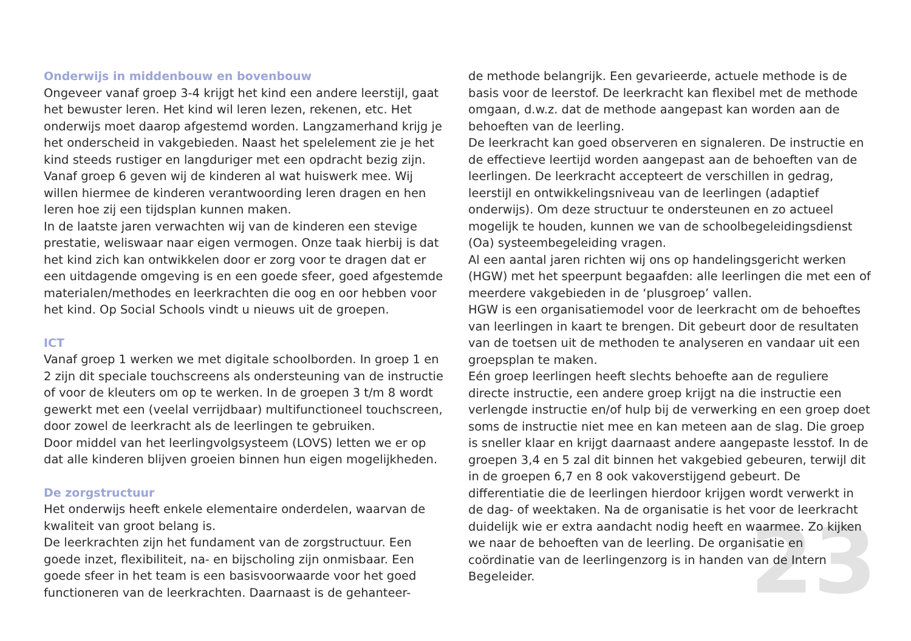Onderwijs in middenbouw en bovenbouw
Ongeveer vanaf groep 3-4 krijgt het kind een andere leerstijl, gaat het bewuster leren. Het kind wil leren lezen, rekenen, etc. Het onderwijs moet daarop afgestemd worden. Langzamerhand krijg je het onderscheid in vakgebieden. Naast het spelelement zie je het kind steeds rustiger en langduriger met een opdracht bezig zijn. Vanaf groep 6 geven wij de kinderen al wat huiswerk mee. Wij willen hiermee de kinderen verantwoording leren dragen en hen leren hoe zij een tijdsplan kunnen maken.
In de laatste jaren verwachten wij van de kinderen een stevige prestatie, weliswaar naar eigen vermogen. Onze taak hierbij is dat het kind zich kan ontwikkelen door er zorg voor te dragen dat er een uitdagende omgeving is en een goede sfeer, goed afgestemde materialen/methodes en leerkrachten die oog en oor hebben voor het kind. Op Social Schools vindt u nieuws uit de groepen.
ICT
Vanaf groep 1 werken we met digitale schoolborden. In groep 1 en 2 zijn dit speciale touchscreens als ondersteuning van de instructie of voor de kleuters om op te werken. In de groepen 3 t/m 8 wordt gewerkt met een (veelal verrijdbaar) multifunctioneel touchscreen, door zowel de leerkracht als de leerlingen te gebruiken.
Door middel van het leerlingvolgsysteem (LOVS) letten we er op dat alle kinderen blijven groeien binnen hun eigen mogelijkheden.
De zorgstructuur
Het onderwijs heeft enkele elementaire onderdelen, waarvan de kwaliteit van groot belang is.
De leerkrachten zijn het fundament van de zorgstructuur. Een goede inzet, flexibiliteit, na- en bijscholing zijn onmisbaar. Een goede sfeer in het team is een basisvoorwaarde voor het goed functioneren van de leerkrachten. Daarnaast is de gehanteer-
de methode belangrijk. Een gevarieerde, actuele methode is de basis voor de leerstof. De leerkracht kan flexibel met de methode omgaan, d.w.z. dat de methode aangepast kan worden aan de behoeften van de leerling.
De leerkracht kan goed observeren en signaleren. De instructie en de effectieve leertijd worden aangepast aan de behoeften van de leerlingen. De leerkracht accepteert de verschillen in gedrag, leerstijl en ontwikkelingsniveau van de leerlingen (adaptief onderwijs). Om deze structuur te ondersteunen en zo actueel mogelijk te houden, kunnen we van de schoolbegeleidingsdienst (Oa) systeembegeleiding vragen.
Al een aantal jaren richten wij ons op handelingsgericht werken (HGW) met het speerpunt begaafden: alle leerlingen die met een of meerdere vakgebieden in de ‘plusgroep’ vallen.
HGW is een organisatiemodel voor de leerkracht om de behoeftes van leerlingen in kaart te brengen. Dit gebeurt door de resultaten van de toetsen uit de methoden te analyseren en vandaar uit een groepsplan te maken.
Eén groep leerlingen heeft slechts behoefte aan de reguliere directe instructie, een andere groep krijgt na die instructie een verlengde instructie en/of hulp bij de verwerking en een groep doet soms de instructie niet mee en kan meteen aan de slag. Die groep is sneller klaar en krijgt daarnaast andere aangepaste lesstof. In de groepen 3,4 en 5 zal dit binnen het vakgebied gebeuren, terwijl dit in de groepen 6,7 en 8 ook vakoverstijgend gebeurt. De differentiatie die de leerlingen hierdoor krijgen wordt verwerkt in de dag- of weektaken. Na de organisatie is het voor de leerkracht duidelijk wie er extra aandacht nodig heeft en waarmee. Zo kijken we naar de behoeften van de leerling. De organisatie en coördinatie van de leerlingenzorg is in handen van de Intern Begeleider.
23